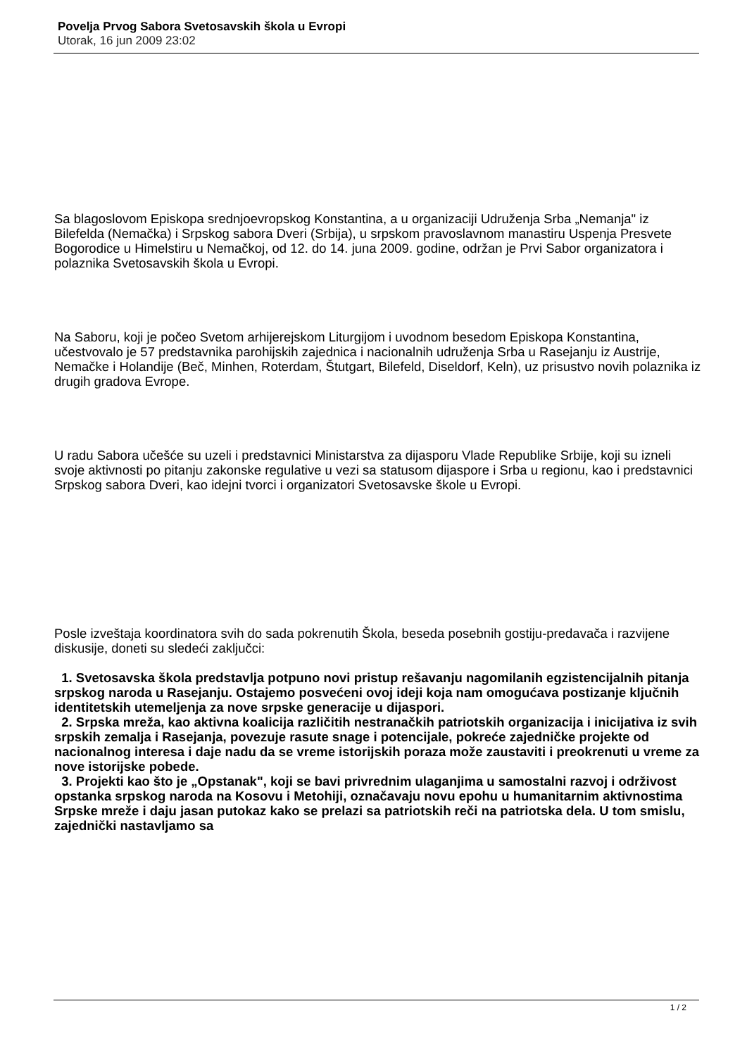Povelja Prvog Sabora Svetosavskih škola u Evropi
Utorak, 16 jun 2009 23:02
Sa blagoslovom Episkopa srednjoevropskog Konstantina, a u organizaciji Udruženja Srba „Nemanja" iz Bilefelda (Nemačka) i Srpskog sabora Dveri (Srbija), u srpskom pravoslavnom manastiru Uspenja Presvete Bogorodice u Himelstiru u Nemačkoj, od 12. do 14. juna 2009. godine, održan je Prvi Sabor organizatora i polaznika Svetosavskih škola u Evropi.
Na Saboru, koji je počeo Svetom arhijerejskom Liturgijom i uvodnom besedom Episkopa Konstantina, učestvovalo je 57 predstavnika parohijskih zajednica i nacionalnih udruženja Srba u Rasejanju iz Austrije, Nemačke i Holandije (Beč, Minhen, Roterdam, Štutgart, Bilefeld, Diseldorf, Keln), uz prisustvo novih polaznika iz drugih gradova Evrope.
U radu Sabora učešće su uzeli i predstavnici Ministarstva za dijasporu Vlade Republike Srbije, koji su izneli svoje aktivnosti po pitanju zakonske regulative u vezi sa statusom dijaspore i Srba u regionu, kao i predstavnici Srpskog sabora Dveri, kao idejni tvorci i organizatori Svetosavske škole u Evropi.
Posle izveštaja koordinatora svih do sada pokrenutih Škola, beseda posebnih gostiju-predavača i razvijene diskusije, doneti su sledeći zaključci:
1. Svetosavska škola predstavlja potpuno novi pristup rešavanju nagomilanih egzistencijalnih pitanja srpskog naroda u Rasejanju. Ostajemo posvećeni ovoj ideji koja nam omogućava postizanje ključnih identitetskih utemeljenja za nove srpske generacije u dijaspori.
2. Srpska mreža, kao aktivna koalicija različitih nestranačkih patriotskih organizacija i inicijativa iz svih srpskih zemalja i Rasejanja, povezuje rasute snage i potencijale, pokreće zajedničke projekte od nacionalnog interesa i daje nadu da se vreme istorijskih poraza može zaustaviti i preokrenuti u vreme za nove istorijske pobede.
3. Projekti kao što je „Opstanak", koji se bavi privrednim ulaganjima u samostalni razvoj i održivost opstanka srpskog naroda na Kosovu i Metohiji, označavaju novu epohu u humanitarnim aktivnostima Srpske mreže i daju jasan putokaz kako se prelazi sa patriotskih reči na patriotska dela. U tom smislu, zajednički nastavljamo sa
1 / 2